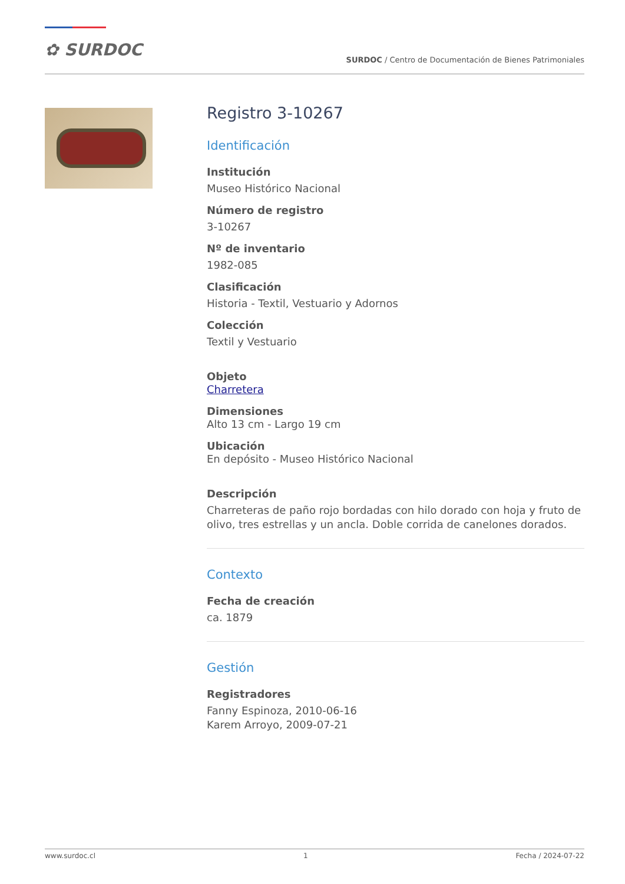✿ SURDOC
SURDOC / Centro de Documentación de Bienes Patrimoniales
Registro 3-10267
Identificación
Institución
Museo Histórico Nacional
Número de registro
3-10267
Nº de inventario
1982-085
Clasificación
Historia - Textil, Vestuario y Adornos
Colección
Textil y Vestuario
Objeto
Charretera
Dimensiones
Alto 13 cm - Largo 19 cm
Ubicación
En depósito - Museo Histórico Nacional
Descripción
Charreteras de paño rojo bordadas con hilo dorado con hoja y fruto de olivo, tres estrellas y un ancla. Doble corrida de canelones dorados.
Contexto
Fecha de creación
ca. 1879
Gestión
Registradores
Fanny Espinoza, 2010-06-16
Karem Arroyo, 2009-07-21
www.surdoc.cl 1 Fecha / 2024-07-22